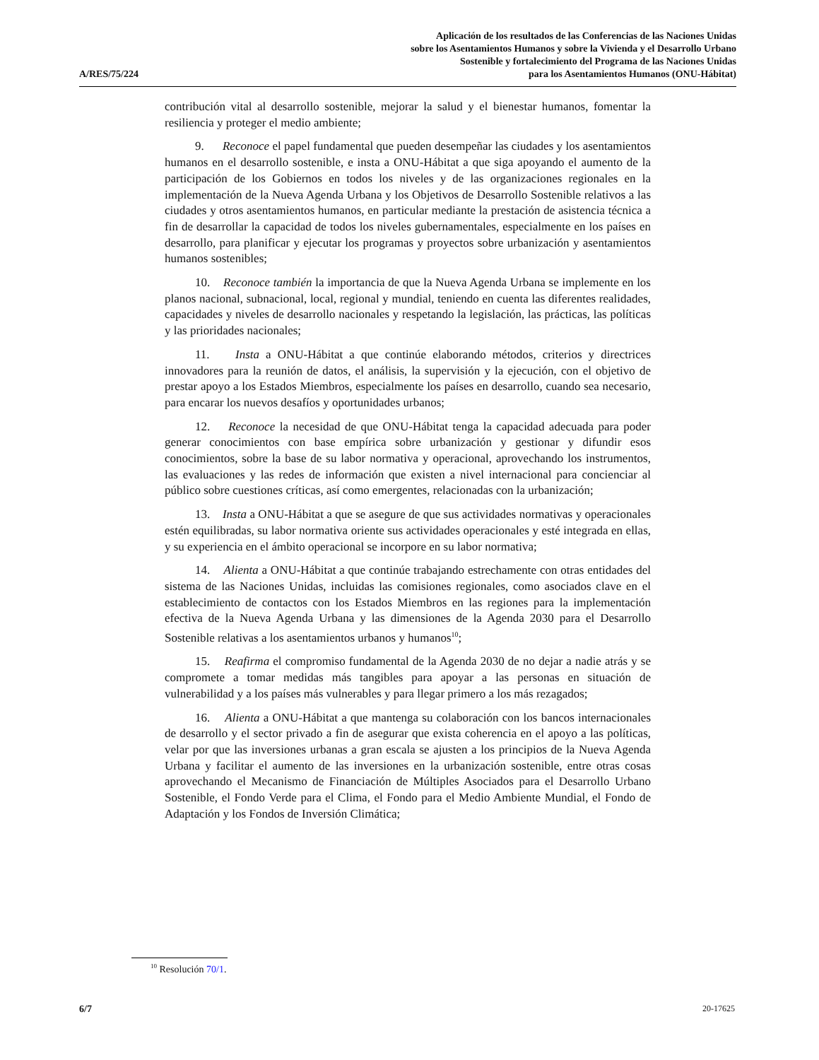A/RES/75/224
Aplicación de los resultados de las Conferencias de las Naciones Unidas
sobre los Asentamientos Humanos y sobre la Vivienda y el Desarrollo Urbano
Sostenible y fortalecimiento del Programa de las Naciones Unidas
para los Asentamientos Humanos (ONU-Hábitat)
contribución vital al desarrollo sostenible, mejorar la salud y el bienestar humanos, fomentar la resiliencia y proteger el medio ambiente;
9. Reconoce el papel fundamental que pueden desempeñar las ciudades y los asentamientos humanos en el desarrollo sostenible, e insta a ONU-Hábitat a que siga apoyando el aumento de la participación de los Gobiernos en todos los niveles y de las organizaciones regionales en la implementación de la Nueva Agenda Urbana y los Objetivos de Desarrollo Sostenible relativos a las ciudades y otros asentamientos humanos, en particular mediante la prestación de asistencia técnica a fin de desarrollar la capacidad de todos los niveles gubernamentales, especialmente en los países en desarrollo, para planificar y ejecutar los programas y proyectos sobre urbanización y asentamientos humanos sostenibles;
10. Reconoce también la importancia de que la Nueva Agenda Urbana se implemente en los planos nacional, subnacional, local, regional y mundial, teniendo en cuenta las diferentes realidades, capacidades y niveles de desarrollo nacionales y respetando la legislación, las prácticas, las políticas y las prioridades nacionales;
11. Insta a ONU-Hábitat a que continúe elaborando métodos, criterios y directrices innovadores para la reunión de datos, el análisis, la supervisión y la ejecución, con el objetivo de prestar apoyo a los Estados Miembros, especialmente los países en desarrollo, cuando sea necesario, para encarar los nuevos desafíos y oportunidades urbanos;
12. Reconoce la necesidad de que ONU-Hábitat tenga la capacidad adecuada para poder generar conocimientos con base empírica sobre urbanización y gestionar y difundir esos conocimientos, sobre la base de su labor normativa y operacional, aprovechando los instrumentos, las evaluaciones y las redes de información que existen a nivel internacional para concienciar al público sobre cuestiones críticas, así como emergentes, relacionadas con la urbanización;
13. Insta a ONU-Hábitat a que se asegure de que sus actividades normativas y operacionales estén equilibradas, su labor normativa oriente sus actividades operacionales y esté integrada en ellas, y su experiencia en el ámbito operacional se incorpore en su labor normativa;
14. Alienta a ONU-Hábitat a que continúe trabajando estrechamente con otras entidades del sistema de las Naciones Unidas, incluidas las comisiones regionales, como asociados clave en el establecimiento de contactos con los Estados Miembros en las regiones para la implementación efectiva de la Nueva Agenda Urbana y las dimensiones de la Agenda 2030 para el Desarrollo Sostenible relativas a los asentamientos urbanos y humanos<sup>10</sup>;
15. Reafirma el compromiso fundamental de la Agenda 2030 de no dejar a nadie atrás y se compromete a tomar medidas más tangibles para apoyar a las personas en situación de vulnerabilidad y a los países más vulnerables y para llegar primero a los más rezagados;
16. Alienta a ONU-Hábitat a que mantenga su colaboración con los bancos internacionales de desarrollo y el sector privado a fin de asegurar que exista coherencia en el apoyo a las políticas, velar por que las inversiones urbanas a gran escala se ajusten a los principios de la Nueva Agenda Urbana y facilitar el aumento de las inversiones en la urbanización sostenible, entre otras cosas aprovechando el Mecanismo de Financiación de Múltiples Asociados para el Desarrollo Urbano Sostenible, el Fondo Verde para el Clima, el Fondo para el Medio Ambiente Mundial, el Fondo de Adaptación y los Fondos de Inversión Climática;
<sup>10</sup> Resolución 70/1.
6/7 20-17625